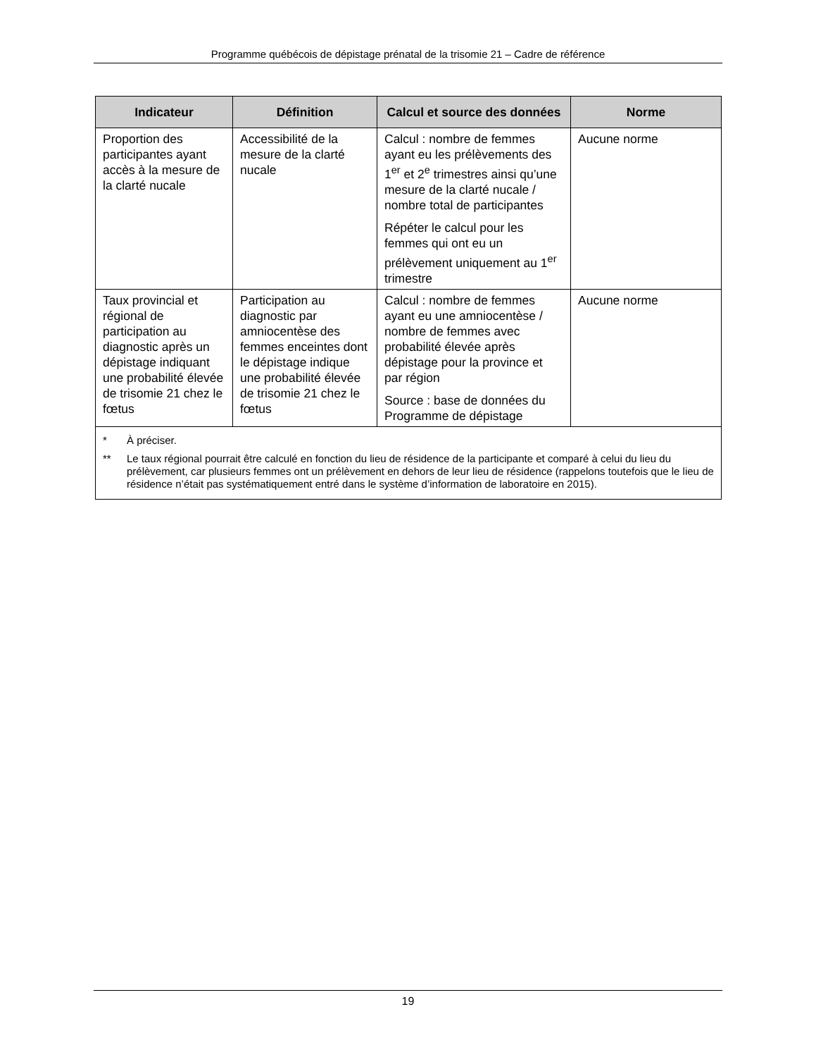Programme québécois de dépistage prénatal de la trisomie 21 – Cadre de référence
| Indicateur | Définition | Calcul et source des données | Norme |
| --- | --- | --- | --- |
| Proportion des participantes ayant accès à la mesure de la clarté nucale | Accessibilité de la mesure de la clarté nucale | Calcul : nombre de femmes ayant eu les prélèvements des 1<sup>er</sup> et 2<sup>e</sup> trimestres ainsi qu’une mesure de la clarté nucale / nombre total de participantes Répéter le calcul pour les femmes qui ont eu un prélèvement uniquement au 1<sup>er</sup> trimestre | Aucune norme |
| Taux provincial et régional de participation au diagnostic après un dépistage indiquant une probabilité élevée de trisomie 21 chez le fœtus | Participation au diagnostic par amniocentèse des femmes enceintes dont le dépistage indique une probabilité élevée de trisomie 21 chez le fœtus | Calcul : nombre de femmes ayant eu une amniocentèse / nombre de femmes avec probabilité élevée après dépistage pour la province et par région Source : base de données du Programme de dépistage | Aucune norme |
| * À préciser. ** Le taux régional pourrait être calculé en fonction du lieu de résidence de la participante et comparé à celui du lieu du prélèvement, car plusieurs femmes ont un prélèvement en dehors de leur lieu de résidence (rappelons toutefois que le lieu de résidence n’était pas systématiquement entré dans le système d’information de laboratoire en 2015). | | | |
19